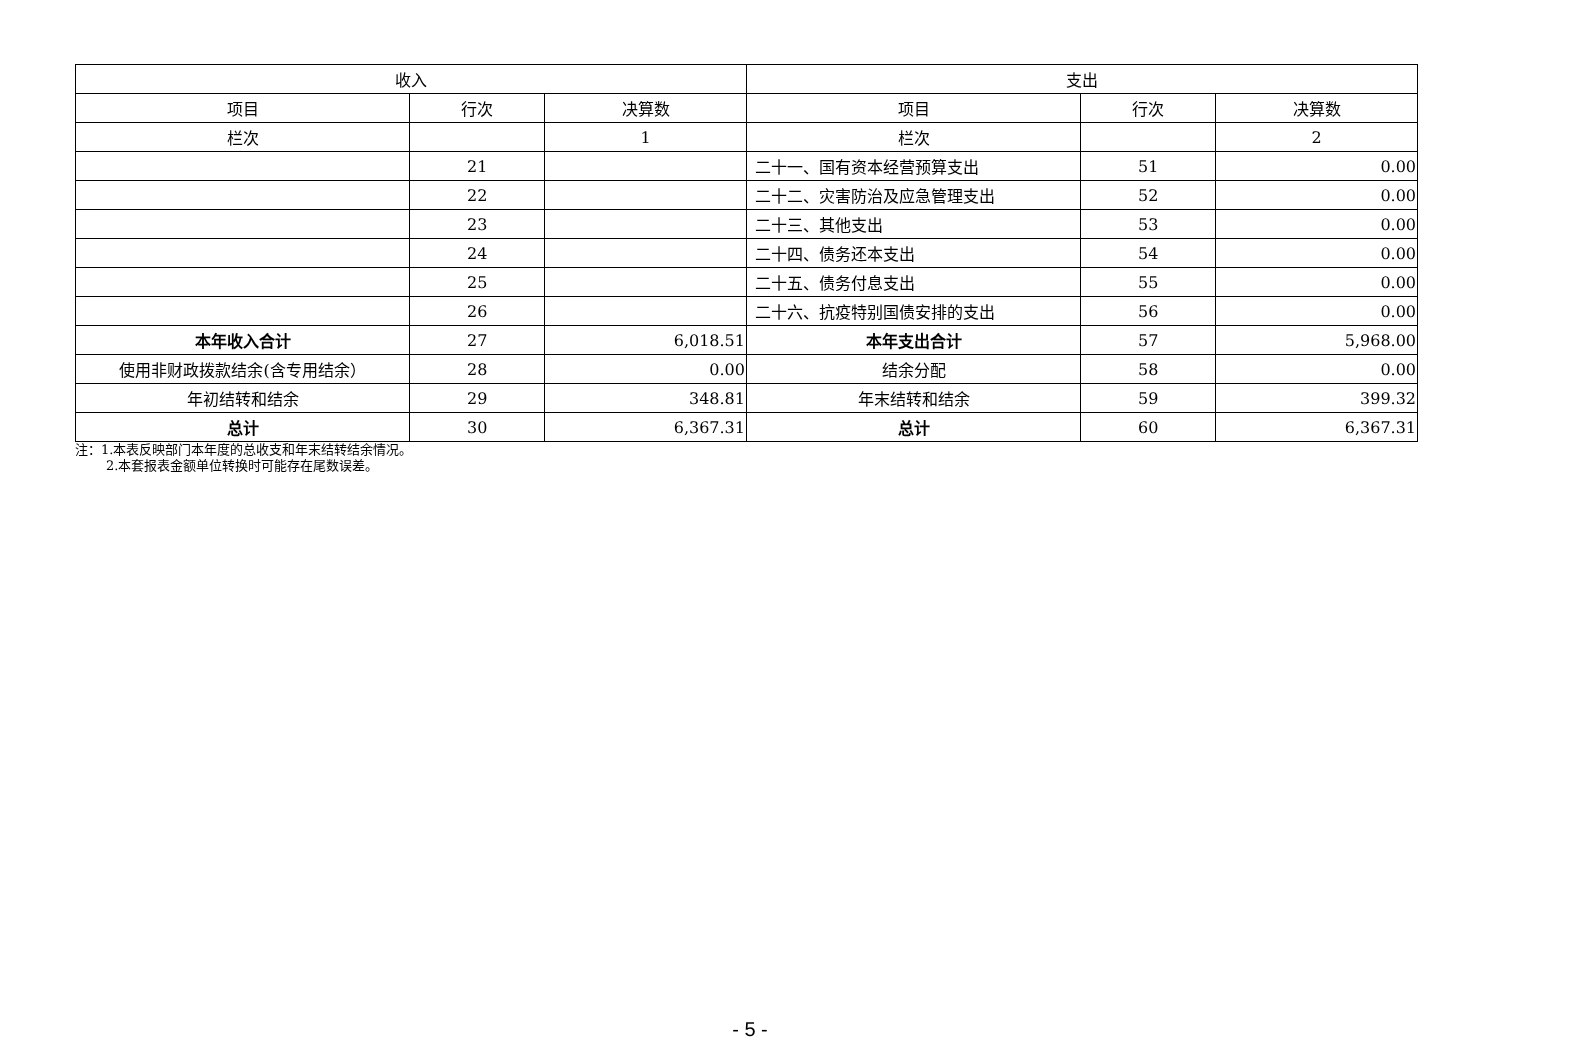| 收入 | | | 支出 | | |
| --- | --- | --- | --- | --- | --- |
| 项目 | 行次 | 决算数 | 项目 | 行次 | 决算数 |
| 栏次 | | 1 | 栏次 | | 2 |
| | 21 | | 二十一、国有资本经营预算支出 | 51 | 0.00 |
| | 22 | | 二十二、灾害防治及应急管理支出 | 52 | 0.00 |
| | 23 | | 二十三、其他支出 | 53 | 0.00 |
| | 24 | | 二十四、债务还本支出 | 54 | 0.00 |
| | 25 | | 二十五、债务付息支出 | 55 | 0.00 |
| | 26 | | 二十六、抗疫特别国债安排的支出 | 56 | 0.00 |
| 本年收入合计 | 27 | 6,018.51 | 本年支出合计 | 57 | 5,968.00 |
| 使用非财政拨款结余(含专用结余） | 28 | 0.00 | 结余分配 | 58 | 0.00 |
| 年初结转和结余 | 29 | 348.81 | 年末结转和结余 | 59 | 399.32 |
| 总计 | 30 | 6,367.31 | 总计 | 60 | 6,367.31 |
注：1.本表反映部门本年度的总收支和年末结转结余情况。
2.本套报表金额单位转换时可能存在尾数误差。
- 5 -